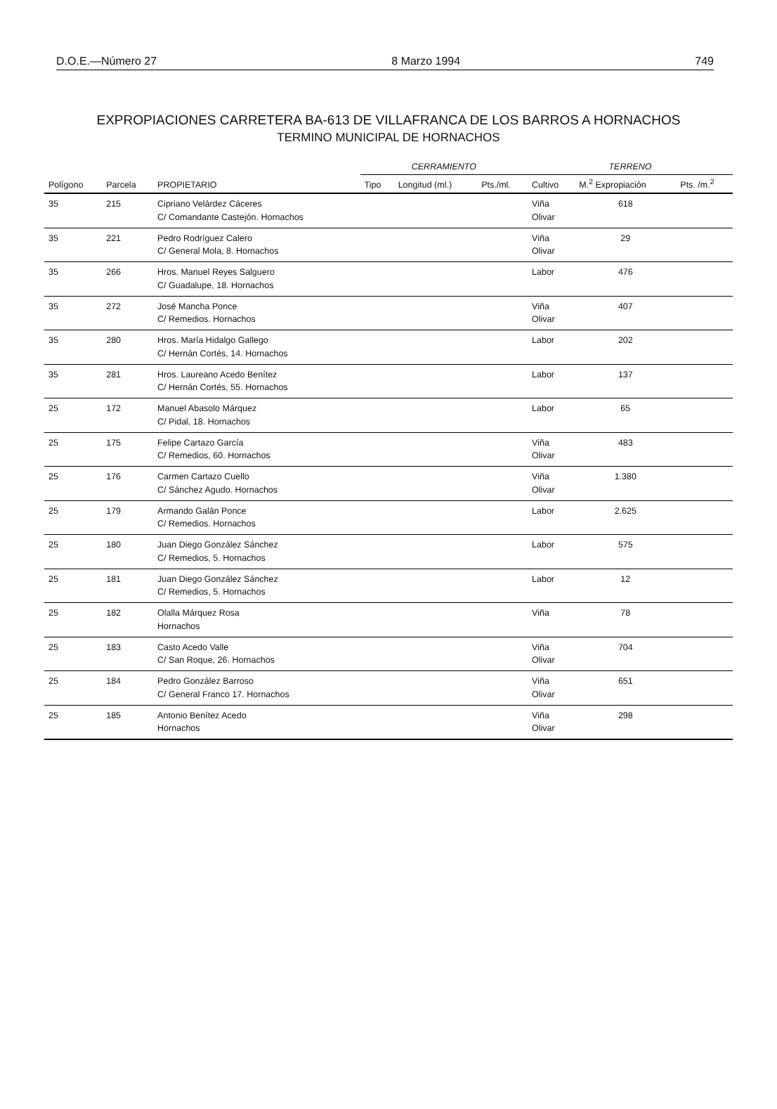D.O.E.—Número 27 8 Marzo 1994 749
EXPROPIACIONES CARRETERA BA-613 DE VILLAFRANCA DE LOS BARROS A HORNACHOS
TERMINO MUNICIPAL DE HORNACHOS
| | | | CERRAMIENTO | | | TERRENO | | |
| --- | --- | --- | --- | --- | --- | --- | --- | --- |
| Polígono | Parcela | PROPIETARIO | Tipo | Longitud (ml.) | Pts./ml. | Cultivo | M.<sup>2</sup> Expropiación | Pts. /m.<sup>2</sup> |
| 35 | 215 | Cipriano Velárdez Cáceres C/ Comandante Castejón. Hornachos | | | | Viña Olivar | 618 | |
| 35 | 221 | Pedro Rodríguez Calero C/ General Mola, 8. Hornachos | | | | Viña Olivar | 29 | |
| 35 | 266 | Hros. Manuel Reyes Salguero C/ Guadalupe, 18. Hornachos | | | | Labor | 476 | |
| 35 | 272 | José Mancha Ponce C/ Remedios. Hornachos | | | | Viña Olivar | 407 | |
| 35 | 280 | Hros. María Hidalgo Gallego C/ Hernán Cortés, 14. Hornachos | | | | Labor | 202 | |
| 35 | 281 | Hros. Laureano Acedo Benítez C/ Hernán Cortés, 55. Hornachos | | | | Labor | 137 | |
| 25 | 172 | Manuel Abasolo Márquez C/ Pidal, 18. Hornachos | | | | Labor | 65 | |
| 25 | 175 | Felipe Cartazo García C/ Remedios, 60. Hornachos | | | | Viña Olivar | 483 | |
| 25 | 176 | Carmen Cartazo Cuello C/ Sánchez Agudo. Hornachos | | | | Viña Olivar | 1.380 | |
| 25 | 179 | Armando Galán Ponce C/ Remedios. Hornachos | | | | Labor | 2.625 | |
| 25 | 180 | Juan Diego González Sánchez C/ Remedios, 5. Hornachos | | | | Labor | 575 | |
| 25 | 181 | Juan Diego González Sánchez C/ Remedios, 5. Hornachos | | | | Labor | 12 | |
| 25 | 182 | Olalla Márquez Rosa Hornachos | | | | Viña | 78 | |
| 25 | 183 | Casto Acedo Valle C/ San Roque, 26. Hornachos | | | | Viña Olivar | 704 | |
| 25 | 184 | Pedro González Barroso C/ General Franco 17. Hornachos | | | | Viña Olivar | 651 | |
| 25 | 185 | Antonio Benítez Acedo Hornachos | | | | Viña Olivar | 298 | |